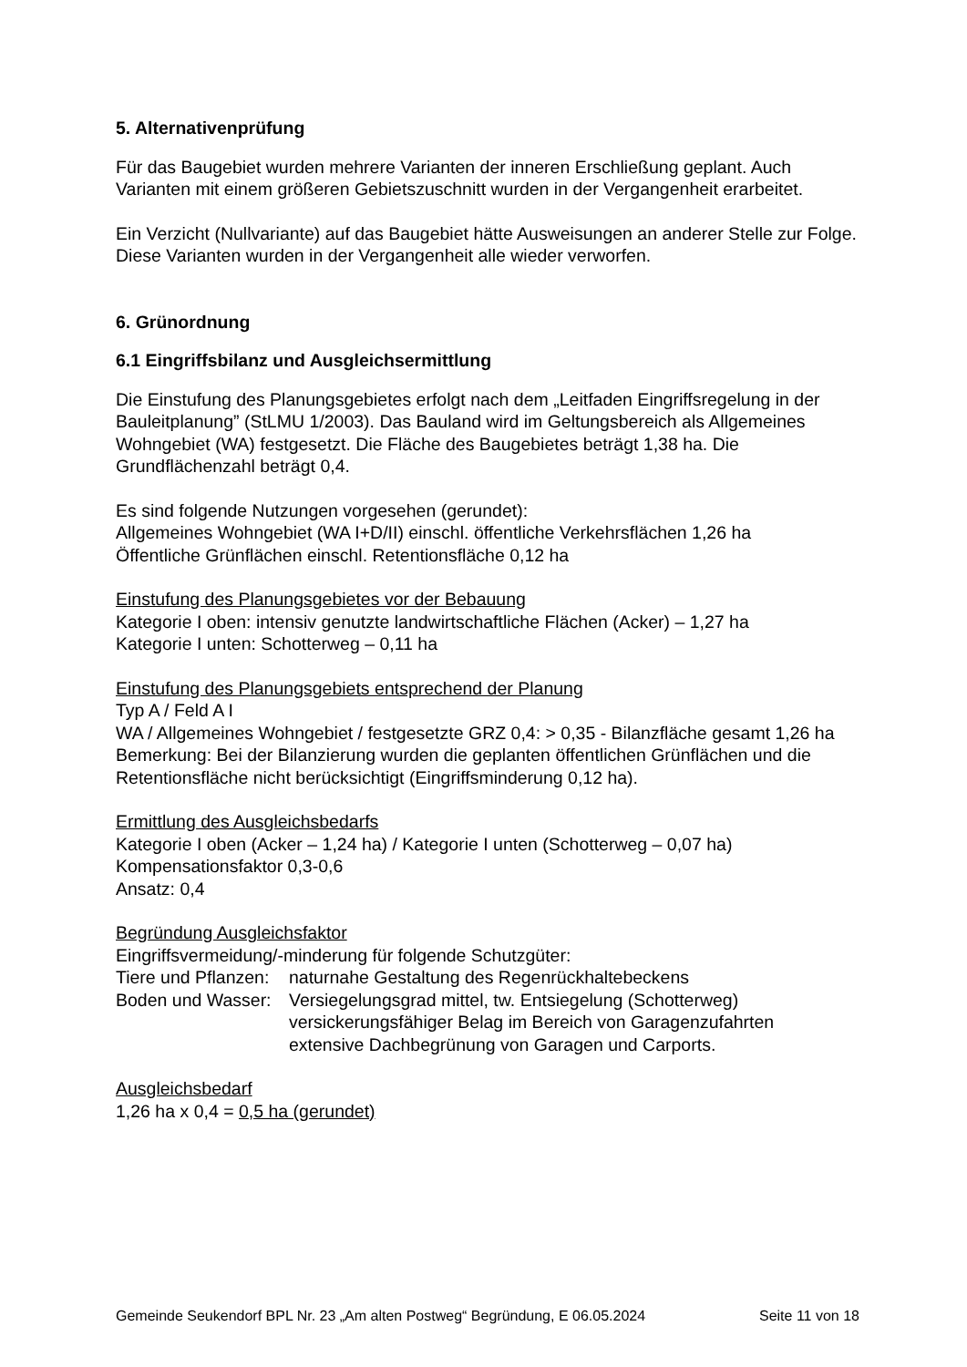5. Alternativenprüfung
Für das Baugebiet wurden mehrere Varianten der inneren Erschließung geplant. Auch Varianten mit einem größeren Gebietszuschnitt wurden in der Vergangenheit erarbeitet.
Ein Verzicht (Nullvariante) auf das Baugebiet hätte Ausweisungen an anderer Stelle zur Folge. Diese Varianten wurden in der Vergangenheit alle wieder verworfen.
6. Grünordnung
6.1 Eingriffsbilanz und Ausgleichsermittlung
Die Einstufung des Planungsgebietes erfolgt nach dem „Leitfaden Eingriffsregelung in der Bauleitplanung” (StLMU 1/2003). Das Bauland wird im Geltungsbereich als Allgemeines Wohngebiet (WA) festgesetzt. Die Fläche des Baugebietes beträgt 1,38 ha. Die Grundflächenzahl beträgt 0,4.
Es sind folgende Nutzungen vorgesehen (gerundet):
Allgemeines Wohngebiet (WA I+D/II) einschl. öffentliche Verkehrsflächen 1,26 ha
Öffentliche Grünflächen einschl. Retentionsfläche 0,12 ha
Einstufung des Planungsgebietes vor der Bebauung
Kategorie I oben: intensiv genutzte landwirtschaftliche Flächen (Acker) – 1,27 ha
Kategorie I unten: Schotterweg – 0,11 ha
Einstufung des Planungsgebiets entsprechend der Planung
Typ A / Feld A I
WA / Allgemeines Wohngebiet / festgesetzte GRZ 0,4: > 0,35 - Bilanzfläche gesamt 1,26 ha
Bemerkung: Bei der Bilanzierung wurden die geplanten öffentlichen Grünflächen und die Retentionsfläche nicht berücksichtigt (Eingriffsminderung 0,12 ha).
Ermittlung des Ausgleichsbedarfs
Kategorie I oben (Acker – 1,24 ha) / Kategorie I unten (Schotterweg – 0,07 ha)
Kompensationsfaktor 0,3-0,6
Ansatz: 0,4
Begründung Ausgleichsfaktor
Eingriffsvermeidung/-minderung für folgende Schutzgüter:
Tiere und Pflanzen: naturnahe Gestaltung des Regenrückhaltebeckens
Boden und Wasser: Versiegelungsgrad mittel, tw. Entsiegelung (Schotterweg)
versickerungsfähiger Belag im Bereich von Garagenzufahrten
extensive Dachbegrünung von Garagen und Carports.
Ausgleichsbedarf
1,26 ha x 0,4 = 0,5 ha (gerundet)
Gemeinde Seukendorf BPL Nr. 23 „Am alten Postweg“ Begründung, E 06.05.2024 Seite 11 von 18